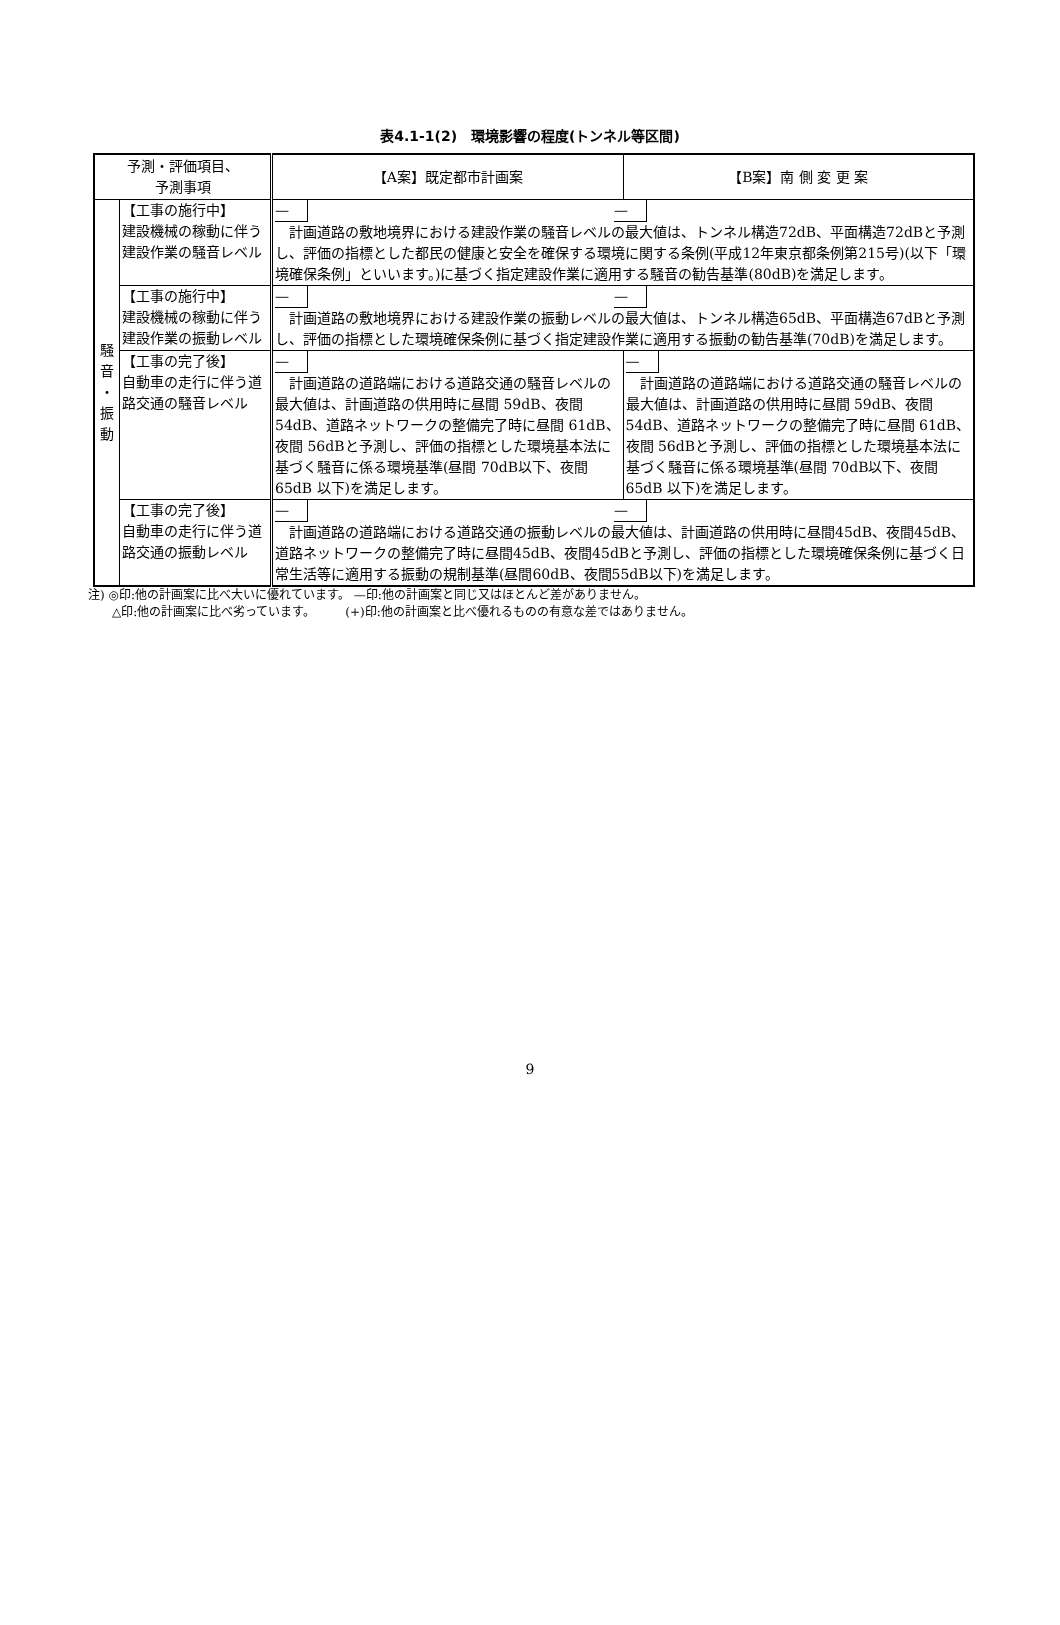表4.1-1(2)　環境影響の程度(トンネル等区間)
| 予測・評価項目、 予測事項 | | 【A案】既定都市計画案 | 【B案】南 側 変 更 案 |
| --- | --- | --- | --- |
| 騒 音 ・ 振 動 | 【工事の施行中】 建設機械の稼動に伴う建設作業の騒音レベル | — — 計画道路の敷地境界における建設作業の騒音レベルの最大値は、トンネル構造72dB、平面構造72dBと予測し、評価の指標とした都民の健康と安全を確保する環境に関する条例(平成12年東京都条例第215号)(以下「環境確保条例」といいます。)に基づく指定建設作業に適用する騒音の勧告基準(80dB)を満足します。 | |
| | 【工事の施行中】 建設機械の稼動に伴う建設作業の振動レベル | — — 計画道路の敷地境界における建設作業の振動レベルの最大値は、トンネル構造65dB、平面構造67dBと予測し、評価の指標とした環境確保条例に基づく指定建設作業に適用する振動の勧告基準(70dB)を満足します。 | |
| | 【工事の完了後】 自動車の走行に伴う道路交通の騒音レベル | — 計画道路の道路端における道路交通の騒音レベルの最大値は、計画道路の供用時に昼間 59dB、夜間 54dB、道路ネットワークの整備完了時に昼間 61dB、夜間 56dBと予測し、評価の指標とした環境基本法に基づく騒音に係る環境基準(昼間 70dB以下、夜間 65dB 以下)を満足します。 | — 計画道路の道路端における道路交通の騒音レベルの最大値は、計画道路の供用時に昼間 59dB、夜間 54dB、道路ネットワークの整備完了時に昼間 61dB、夜間 56dBと予測し、評価の指標とした環境基本法に基づく騒音に係る環境基準(昼間 70dB以下、夜間 65dB 以下)を満足します。 |
| | 【工事の完了後】 自動車の走行に伴う道路交通の振動レベル | — — 計画道路の道路端における道路交通の振動レベルの最大値は、計画道路の供用時に昼間45dB、夜間45dB、道路ネットワークの整備完了時に昼間45dB、夜間45dBと予測し、評価の指標とした環境確保条例に基づく日常生活等に適用する振動の規制基準(昼間60dB、夜間55dB以下)を満足します。 | |
注) ◎印:他の計画案に比べ大いに優れています。 —印:他の計画案と同じ又はほとんど差がありません。
　　△印:他の計画案に比べ劣っています。　　　(+)印:他の計画案と比べ優れるものの有意な差ではありません。
9